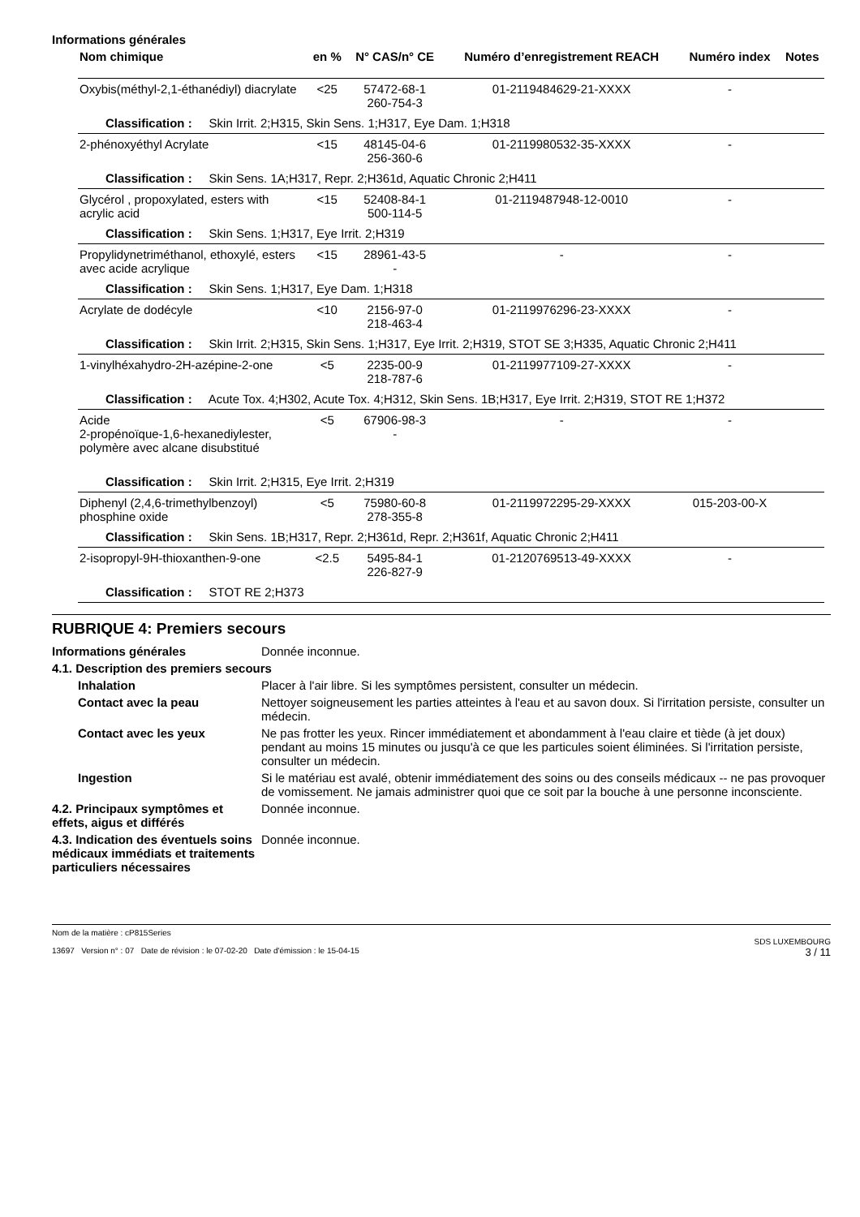Informations générales
| Nom chimique | en % | N° CAS/n° CE | Numéro d’enregistrement REACH | Numéro index | Notes |
| --- | --- | --- | --- | --- | --- |
| Oxybis(méthyl-2,1-éthanédiyl) diacrylate | <25 | 57472-68-1 260-754-3 | 01-2119484629-21-XXXX | - | |
| Classification : Skin Irrit. 2;H315, Skin Sens. 1;H317, Eye Dam. 1;H318 | | | | | |
| 2-phénoxyéthyl Acrylate | <15 | 48145-04-6 256-360-6 | 01-2119980532-35-XXXX | - | |
| Classification : Skin Sens. 1A;H317, Repr. 2;H361d, Aquatic Chronic 2;H411 | | | | | |
| Glycérol , propoxylated, esters with acrylic acid | <15 | 52408-84-1 500-114-5 | 01-2119487948-12-0010 | - | |
| Classification : Skin Sens. 1;H317, Eye Irrit. 2;H319 | | | | | |
| Propylidynetriméthanol, ethoxylé, esters avec acide acrylique | <15 | 28961-43-5 - | - | - | |
| Classification : Skin Sens. 1;H317, Eye Dam. 1;H318 | | | | | |
| Acrylate de dodécyle | <10 | 2156-97-0 218-463-4 | 01-2119976296-23-XXXX | - | |
| Classification : Skin Irrit. 2;H315, Skin Sens. 1;H317, Eye Irrit. 2;H319, STOT SE 3;H335, Aquatic Chronic 2;H411 | | | | | |
| 1-vinylhéxahydro-2H-azépine-2-one | <5 | 2235-00-9 218-787-6 | 01-2119977109-27-XXXX | - | |
| Classification : Acute Tox. 4;H302, Acute Tox. 4;H312, Skin Sens. 1B;H317, Eye Irrit. 2;H319, STOT RE 1;H372 | | | | | |
| Acide 2-propénoïque-1,6-hexanediylester, polymère avec alcane disubstitué | <5 | 67906-98-3 - | - | - | |
| Classification : Skin Irrit. 2;H315, Eye Irrit. 2;H319 | | | | | |
| Diphenyl (2,4,6-trimethylbenzoyl) phosphine oxide | <5 | 75980-60-8 278-355-8 | 01-2119972295-29-XXXX | 015-203-00-X | |
| Classification : Skin Sens. 1B;H317, Repr. 2;H361d, Repr. 2;H361f, Aquatic Chronic 2;H411 | | | | | |
| 2-isopropyl-9H-thioxanthen-9-one | <2.5 | 5495-84-1 226-827-9 | 01-2120769513-49-XXXX | - | |
| Classification : STOT RE 2;H373 | | | | | |
RUBRIQUE 4: Premiers secours
| Informations générales | Donnée inconnue. |
| 4.1. Description des premiers secours | |
| Inhalation | Placer à l'air libre. Si les symptômes persistent, consulter un médecin. |
| Contact avec la peau | Nettoyer soigneusement les parties atteintes à l'eau et au savon doux. Si l'irritation persiste, consulter un médecin. |
| Contact avec les yeux | Ne pas frotter les yeux. Rincer immédiatement et abondamment à l'eau claire et tiède (à jet doux) pendant au moins 15 minutes ou jusqu'à ce que les particules soient éliminées. Si l'irritation persiste, consulter un médecin. |
| Ingestion | Si le matériau est avalé, obtenir immédiatement des soins ou des conseils médicaux -- ne pas provoquer de vomissement. Ne jamais administrer quoi que ce soit par la bouche à une personne inconsciente. |
| 4.2. Principaux symptômes et effets, aigus et différés | Donnée inconnue. |
| 4.3. Indication des éventuels soins médicaux immédiats et traitements particuliers nécessaires | Donnée inconnue. |
Nom de la matière : cP815Series
13697 Version n° : 07 Date de révision : le 07-02-20 Date d'émission : le 15-04-15
SDS LUXEMBOURG
3 / 11